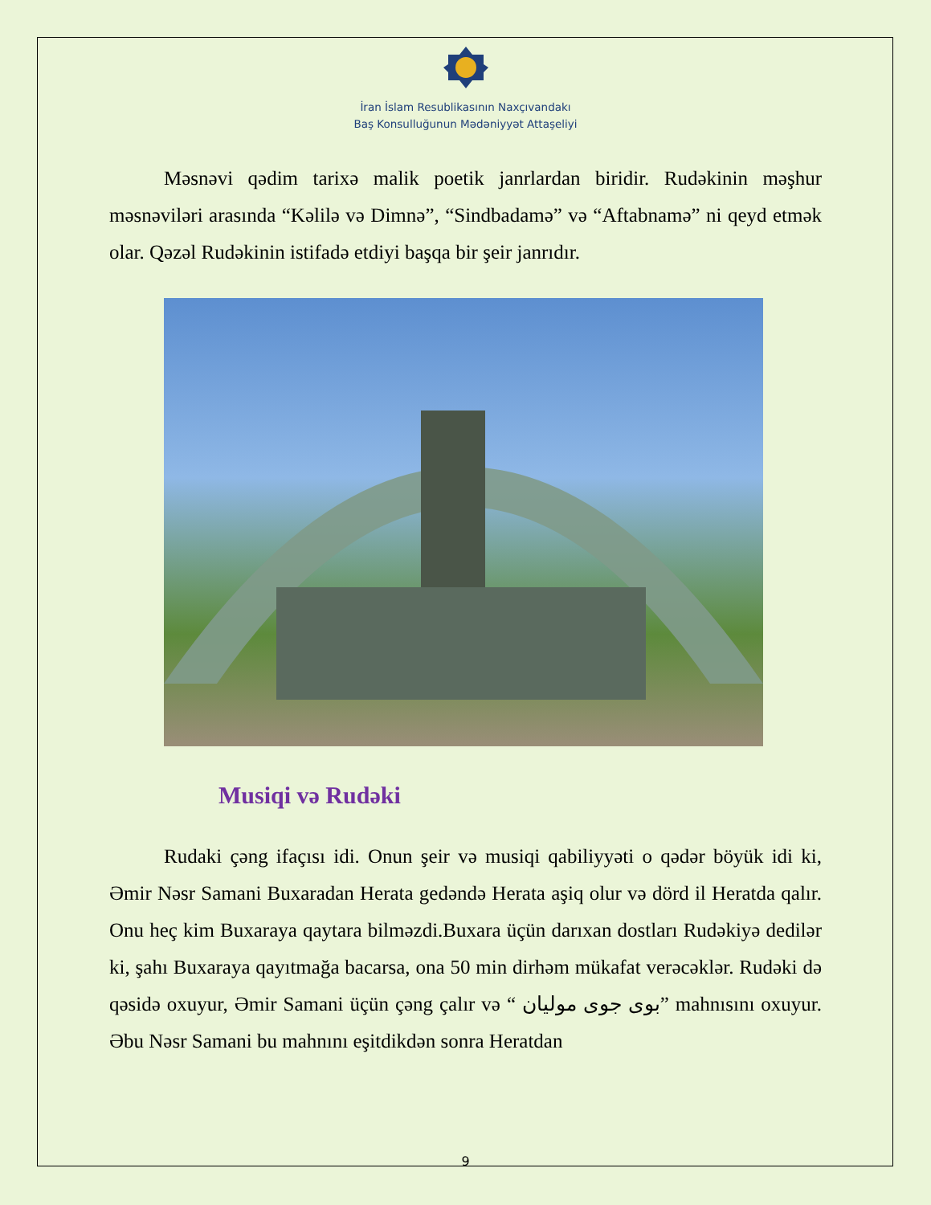İran İslam Resublikasının Naxçıvandakı
Baş Konsulluğunun Mədəniyyət Attaşeliyi
Məsnəvi qədim tarixə malik poetik janrlardan biridir. Rudəkinin məşhur məsnəviləri arasında “Kəlilə və Dimnə”, “Sindbadamə” və “Aftabnamə” ni qeyd etmək olar. Qəzəl Rudəkinin istifadə etdiyi başqa bir şeir janrıdır.
Musiqi və Rudəki
Rudaki çəng ifaçısı idi. Onun şeir və musiqi qabiliyyəti o qədər böyük idi ki, Əmir Nəsr Samani Buxaradan Herata gedəndə Herata aşiq olur və dörd il Heratda qalır. Onu heç kim Buxaraya qaytara bilməzdi.Buxara üçün darıxan dostları Rudəkiyə dedilər ki, şahı Buxaraya qayıtmağa bacarsa, ona 50 min dirhəm mükafat verəcəklər. Rudəki də qəsidə oxuyur, Əmir Samani üçün çəng çalır və “ بوی جوی مولیان” mahnısını oxuyur. Əbu Nəsr Samani bu mahnını eşitdikdən sonra Heratdan
9